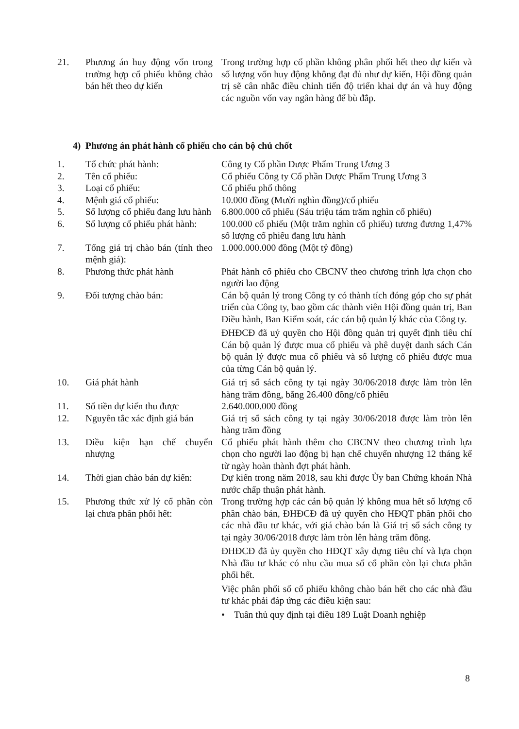| 21. | Phương án huy động vốn trong trường hợp cổ phiếu không chào bán hết theo dự kiến | Trong trường hợp cổ phần không phân phối hết theo dự kiến và số lượng vốn huy động không đạt đủ như dự kiến, Hội đồng quản trị sẽ cân nhắc điều chỉnh tiến độ triển khai dự án và huy động các nguồn vốn vay ngân hàng để bù đắp. |
4) Phương án phát hành cổ phiếu cho cán bộ chủ chốt
| 1. | Tổ chức phát hành: | Công ty Cổ phần Dược Phẩm Trung Ương 3 |
| 2. | Tên cổ phiếu: | Cổ phiếu Công ty Cổ phần Dược Phẩm Trung Ương 3 |
| 3. | Loại cổ phiếu: | Cổ phiếu phổ thông |
| 4. | Mệnh giá cổ phiếu: | 10.000 đồng (Mười nghìn đồng)/cổ phiếu |
| 5. | Số lượng cổ phiếu đang lưu hành | 6.800.000 cổ phiếu (Sáu triệu tám trăm nghìn cổ phiếu) |
| 6. | Số lượng cổ phiếu phát hành: | 100.000 cổ phiếu (Một trăm nghìn cổ phiếu) tương đương 1,47% số lượng cổ phiếu đang lưu hành |
| 7. | Tổng giá trị chào bán (tính theo mệnh giá): | 1.000.000.000 đồng (Một tỷ đồng) |
| 8. | Phương thức phát hành | Phát hành cổ phiếu cho CBCNV theo chương trình lựa chọn cho người lao động |
| 9. | Đối tượng chào bán: | Cán bộ quản lý trong Công ty có thành tích đóng góp cho sự phát triển của Công ty, bao gồm các thành viên Hội đồng quản trị, Ban Điều hành, Ban Kiểm soát, các cán bộ quản lý khác của Công ty. ĐHĐCĐ đã uỷ quyền cho Hội đồng quản trị quyết định tiêu chí Cán bộ quản lý được mua cổ phiếu và phê duyệt danh sách Cán bộ quản lý được mua cổ phiếu và số lượng cổ phiếu được mua của từng Cán bộ quản lý. |
| 10. | Giá phát hành | Giá trị sổ sách công ty tại ngày 30/06/2018 được làm tròn lên hàng trăm đồng, bằng 26.400 đồng/cổ phiếu |
| 11. | Số tiền dự kiến thu được | 2.640.000.000 đồng |
| 12. | Nguyên tắc xác định giá bán | Giá trị sổ sách công ty tại ngày 30/06/2018 được làm tròn lên hàng trăm đồng |
| 13. | Điều kiện hạn chế chuyển nhượng | Cổ phiếu phát hành thêm cho CBCNV theo chương trình lựa chọn cho người lao động bị hạn chế chuyển nhượng 12 tháng kể từ ngày hoàn thành đợt phát hành. |
| 14. | Thời gian chào bán dự kiến: | Dự kiến trong năm 2018, sau khi được Ủy ban Chứng khoán Nhà nước chấp thuận phát hành. |
| 15. | Phương thức xử lý cổ phần còn lại chưa phân phối hết: | Trong trường hợp các cán bộ quản lý không mua hết số lượng cổ phần chào bán, ĐHĐCĐ đã uỷ quyền cho HĐQT phân phối cho các nhà đầu tư khác, với giá chào bán là Giá trị sổ sách công ty tại ngày 30/06/2018 được làm tròn lên hàng trăm đồng. ĐHĐCĐ đã ủy quyền cho HĐQT xây dựng tiêu chí và lựa chọn Nhà đầu tư khác có nhu cầu mua số cổ phần còn lại chưa phân phối hết. Việc phân phối số cổ phiếu không chào bán hết cho các nhà đầu tư khác phải đáp ứng các điều kiện sau: • Tuân thủ quy định tại điều 189 Luật Doanh nghiệp |
8